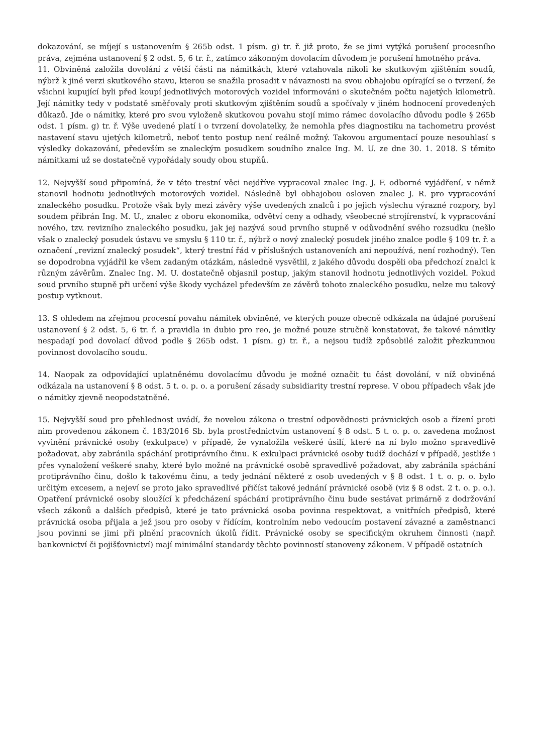dokazování, se míjejí s ustanovením § 265b odst. 1 písm. g) tr. ř. již proto, že se jimi vytýká porušení procesního práva, zejména ustanovení § 2 odst. 5, 6 tr. ř., zatímco zákonným dovolacím důvodem je porušení hmotného práva.
11. Obviněná založila dovolání z větší části na námitkách, které vztahovala nikoli ke skutkovým zjištěním soudů, nýbrž k jiné verzi skutkového stavu, kterou se snažila prosadit v návaznosti na svou obhajobu opírající se o tvrzení, že všichni kupující byli před koupí jednotlivých motorových vozidel informováni o skutečném počtu najetých kilometrů. Její námitky tedy v podstatě směřovaly proti skutkovým zjištěním soudů a spočívaly v jiném hodnocení provedených důkazů. Jde o námitky, které pro svou vyloženě skutkovou povahu stojí mimo rámec dovolacího důvodu podle § 265b odst. 1 písm. g) tr. ř. Výše uvedené platí i o tvrzení dovolatelky, že nemohla přes diagnostiku na tachometru provést nastavení stavu ujetých kilometrů, neboť tento postup není reálně možný. Takovou argumentací pouze nesouhlasí s výsledky dokazování, především se znaleckým posudkem soudního znalce Ing. M. U. ze dne 30. 1. 2018. S těmito námitkami už se dostatečně vypořádaly soudy obou stupňů.
12. Nejvyšší soud připomíná, že v této trestní věci nejdříve vypracoval znalec Ing. J. F. odborné vyjádření, v němž stanovil hodnotu jednotlivých motorových vozidel. Následně byl obhajobou osloven znalec J. R. pro vypracování znaleckého posudku. Protože však byly mezi závěry výše uvedených znalců i po jejich výslechu výrazné rozpory, byl soudem přibrán Ing. M. U., znalec z oboru ekonomika, odvětví ceny a odhady, všeobecné strojírenství, k vypracování nového, tzv. revizního znaleckého posudku, jak jej nazývá soud prvního stupně v odůvodnění svého rozsudku (nešlo však o znalecký posudek ústavu ve smyslu § 110 tr. ř., nýbrž o nový znalecký posudek jiného znalce podle § 109 tr. ř. a označení „revizní znalecký posudek“, který trestní řád v příslušných ustanoveních ani nepoužívá, není rozhodný). Ten se dopodrobna vyjádřil ke všem zadaným otázkám, následně vysvětlil, z jakého důvodu dospěli oba předchozí znalci k různým závěrům. Znalec Ing. M. U. dostatečně objasnil postup, jakým stanovil hodnotu jednotlivých vozidel. Pokud soud prvního stupně při určení výše škody vycházel především ze závěrů tohoto znaleckého posudku, nelze mu takový postup vytknout.
13. S ohledem na zřejmou procesní povahu námitek obviněné, ve kterých pouze obecně odkázala na údajné porušení ustanovení § 2 odst. 5, 6 tr. ř. a pravidla in dubio pro reo, je možné pouze stručně konstatovat, že takové námitky nespadají pod dovolací důvod podle § 265b odst. 1 písm. g) tr. ř., a nejsou tudíž způsobilé založit přezkumnou povinnost dovolacího soudu.
14. Naopak za odpovídající uplatněnému dovolacímu důvodu je možné označit tu část dovolání, v níž obviněná odkázala na ustanovení § 8 odst. 5 t. o. p. o. a porušení zásady subsidiarity trestní represe. V obou případech však jde o námitky zjevně neopodstatněné.
15. Nejvyšší soud pro přehlednost uvádí, že novelou zákona o trestní odpovědnosti právnických osob a řízení proti nim provedenou zákonem č. 183/2016 Sb. byla prostřednictvím ustanovení § 8 odst. 5 t. o. p. o. zavedena možnost vyvinění právnické osoby (exkulpace) v případě, že vynaložila veškeré úsilí, které na ní bylo možno spravedlivě požadovat, aby zabránila spáchání protiprávního činu. K exkulpaci právnické osoby tudíž dochází v případě, jestliže i přes vynaložení veškeré snahy, které bylo možné na právnické osobě spravedlivě požadovat, aby zabránila spáchání protiprávního činu, došlo k takovému činu, a tedy jednání některé z osob uvedených v § 8 odst. 1 t. o. p. o. bylo určitým excesem, a nejeví se proto jako spravedlivé přičíst takové jednání právnické osobě (viz § 8 odst. 2 t. o. p. o.). Opatření právnické osoby sloužící k předcházení spáchání protiprávního činu bude sestávat primárně z dodržování všech zákonů a dalších předpisů, které je tato právnická osoba povinna respektovat, a vnitřních předpisů, které právnická osoba přijala a jež jsou pro osoby v řídícím, kontrolním nebo vedoucím postavení závazné a zaměstnanci jsou povinni se jimi při plnění pracovních úkolů řídit. Právnické osoby se specifickým okruhem činnosti (např. bankovnictví či pojišťovnictví) mají minimální standardy těchto povinností stanoveny zákonem. V případě ostatních